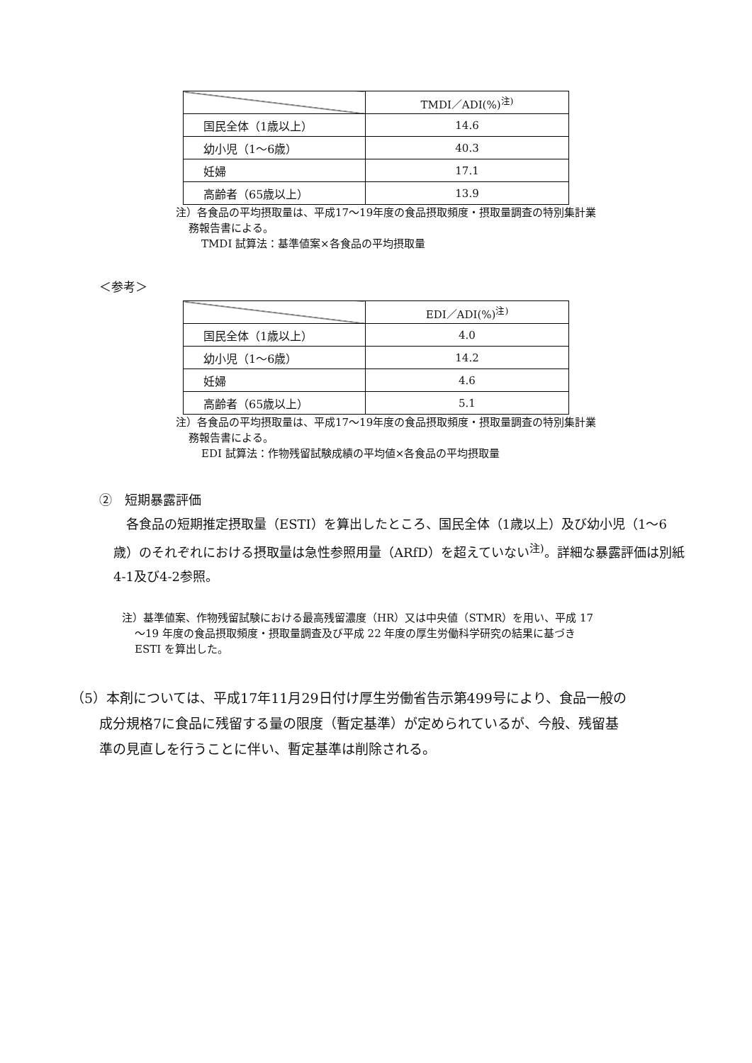| | TMDI／ADI(%)<sup>注)</sup> |
| --- | --- |
| 国民全体（1歳以上） | 14.6 |
| 幼小児（1～6歳） | 40.3 |
| 妊婦 | 17.1 |
| 高齢者（65歳以上） | 13.9 |
注）各食品の平均摂取量は、平成17～19年度の食品摂取頻度・摂取量調査の特別集計業
務報告書による。
TMDI 試算法：基準値案×各食品の平均摂取量
＜参考＞
| | EDI／ADI(%)<sup>注)</sup> |
| --- | --- |
| 国民全体（1歳以上） | 4.0 |
| 幼小児（1～6歳） | 14.2 |
| 妊婦 | 4.6 |
| 高齢者（65歳以上） | 5.1 |
注）各食品の平均摂取量は、平成17～19年度の食品摂取頻度・摂取量調査の特別集計業
務報告書による。
EDI 試算法：作物残留試験成績の平均値×各食品の平均摂取量
②　短期暴露評価
　各食品の短期推定摂取量（ESTI）を算出したところ、国民全体（1歳以上）及び幼小児（1～6歳）のそれぞれにおける摂取量は急性参照用量（ARfD）を超えていない<sup>注)</sup>。詳細な暴露評価は別紙4-1及び4-2参照。
注）基準値案、作物残留試験における最高残留濃度（HR）又は中央値（STMR）を用い、平成 17
～19 年度の食品摂取頻度・摂取量調査及び平成 22 年度の厚生労働科学研究の結果に基づき
ESTI を算出した。
（5）本剤については、平成17年11月29日付け厚生労働省告示第499号により、食品一般の
成分規格7に食品に残留する量の限度（暫定基準）が定められているが、今般、残留基
準の見直しを行うことに伴い、暫定基準は削除される。